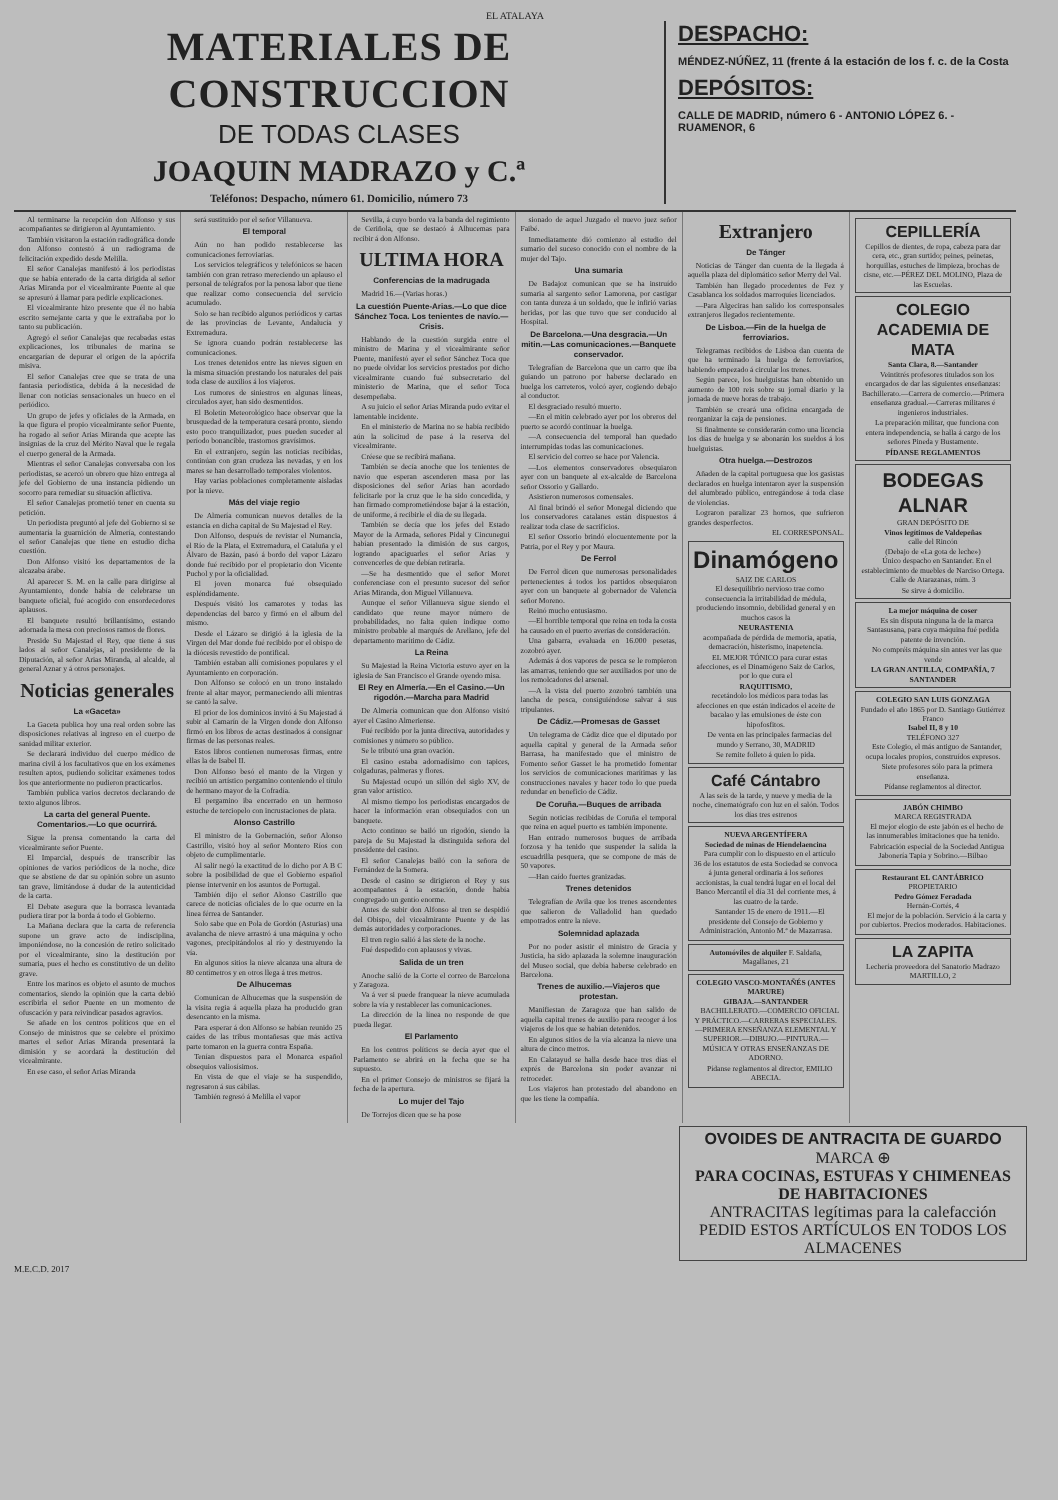EL ATALAYA
MATERIALES DE CONSTRUCCION
DE TODAS CLASES
JOAQUIN MADRAZO y C.ª
Teléfonos: Despacho, número 61. Domicilio, número 73
DESPACHO:
MÉNDEZ-NÚÑEZ, 11 (frente á la estación de los f. c. de la Costa
DEPÓSITOS:
CALLE DE MADRID, número 6 - ANTONIO LÓPEZ 6. - RUAMENOR, 6
Al terminarse la recepción don Alfonso y sus acompañantes se dirigieron al Ayuntamiento.
También visitaron la estación radiográfica donde don Alfonso contestó á un radiograma de felicitación expedido desde Melilla.
El señor Canalejas manifestó á los periodistas que se había enterado de la carta dirigida al señor Arias Miranda por el vicealmirante Puente al que se apresuró á llamar para pedirle explicaciones.
El vicealmirante hizo presente que él no había escrito semejante carta y que le extrañaba por lo tanto su publicación.
Agregó el señor Canalejas que recabadas estas explicaciones, los tribunales de marina se encargarían de depurar el origen de la apócrifa misiva.
El señor Canalejas cree que se trata de una fantasía periodística, debida á la necesidad de llenar con noticias sensacionales un hueco en el periódico.
Un grupo de jefes y oficiales de la Armada, en la que figura el propio vicealmirante señor Puente, ha rogado al señor Arias Miranda que acepte las insignias de la cruz del Mérito Naval que le regala el cuerpo general de la Armada.
Mientras el señor Canalejas conversaba con los periodistas, se acercó un obrero que hizo entrega al jefe del Gobierno de una instancia pidiendo un socorro para remediar su situación aflictiva.
El señor Canalejas prometió tener en cuenta su petición.
Un periodista preguntó al jefe del Gobierno si se aumentaría la guarnición de Almería, contestando el señor Canalejas que tiene en estudio dicha cuestión.
Don Alfonso visitó los departamentos de la alcazaba árabe.
Al aparecer S. M. en la calle para dirigirse al Ayuntamiento, donde había de celebrarse un banquete oficial, fué acogido con ensordecedores aplausos.
El banquete resultó brillantísimo, estando adornada la mesa con preciosos ramos de flores.
Preside Su Majestad el Rey, que tiene á sus lados al señor Canalejas, al presidente de la Diputación, al señor Arias Miranda, al alcalde, al general Aznar y á otros personajes.
Noticias generales
La «Gaceta»
La Gaceta publica hoy una real orden sobre las disposiciones relativas al ingreso en el cuerpo de sanidad militar exterior.
Se declarará individuo del cuerpo médico de marina civil á los facultativos que en los exámenes resulten aptos, pudiendo solicitar exámenes todos los que anteriormente no pudieron practicarlos.
También publica varios decretos declarando de texto algunos libros.
La carta del general Puente. Comentarios.—Lo que ocurrirá.
Sigue la prensa comentando la carta del vicealmirante señor Puente.
El Imparcial, después de transcribir las opiniones de varios periódicos de la noche, dice que se abstiene de dar su opinión sobre un asunto tan grave, limitándose á dudar de la autenticidad de la carta.
El Debate asegura que la borrasca levantada pudiera tirar por la borda á todo el Gobierno.
La Mañana declara que la carta de referencia supone un grave acto de indisciplina, imponiéndose, no la concesión de retiro solicitado por el vicealmirante, sino la destitución por sumaria, pues el hecho es constitutivo de un delito grave.
Entre los marinos es objeto el asunto de muchos comentarios, siendo la opinión que la carta debió escribirla el señor Puente en un momento de ofuscación y para reivindicar pasados agravios.
Se añade en los centros políticos que en el Consejo de ministros que se celebre el próximo martes el señor Arias Miranda presentará la dimisión y se acordará la destitución del vicealmirante.
En ese caso, el señor Arias Miranda
será sustituido por el señor Villanueva.
El temporal
Aún no han podido restablecerse las comunicaciones ferroviarias.
Los servicios telegráficos y telefónicos se hacen también con gran retraso mereciendo un aplauso el personal de telégrafos por la penosa labor que tiene que realizar como consecuencia del servicio acumulado.
Solo se han recibido algunos periódicos y cartas de las provincias de Levante, Andalucía y Extremadura.
Se ignora cuando podrán restablecerse las comunicaciones.
Los trenes detenidos entre las nieves siguen en la misma situación prestando los naturales del país toda clase de auxilios á los viajeros.
Los rumores de siniestros en algunas líneas, circulados ayer, han sido desmentidos.
El Boletín Meteorológico hace observar que la brusquedad de la temperatura cesará pronto, siendo esto poco tranquilizador, pues pueden suceder al período bonancible, trastornos gravísimos.
En el extranjero, según las noticias recibidas, continúan con gran crudeza las nevadas, y en los mares se han desarrollado temporales violentos.
Hay varias poblaciones completamente aisladas por la nieve.
Más del viaje regio
De Almería comunican nuevos detalles de la estancia en dicha capital de Su Majestad el Rey.
Don Alfonso, después de revistar el Numancia, el Río de la Plata, el Extremadura, el Cataluña y el Álvaro de Bazán, pasó á bordo del vapor Lázaro donde fué recibido por el propietario don Vicente Puchol y por la oficialidad.
El joven monarca fué obsequiado espléndidamente.
Después visitó los camarotes y todas las dependencias del barco y firmó en el album del mismo.
Desde el Lázaro se dirigió á la iglesia de la Virgen del Mar donde fué recibido por el obispo de la diócesis revestido de pontifical.
También estaban allí comisiones populares y el Ayuntamiento en corporación.
Don Alfonso se colocó en un trono instalado frente al altar mayor, permaneciendo allí mientras se cantó la salve.
El prior de los dominicos invitó á Su Majestad á subir al Camarín de la Virgen donde don Alfonso firmó en los libros de actas destinados á consignar firmas de las personas reales.
Estos libros contienen numerosas firmas, entre ellas la de Isabel II.
Don Alfonso besó el manto de la Virgen y recibió un artístico pergamino conteniendo el título de hermano mayor de la Cofradía.
El pergamino iba encerrado en un hermoso estuche de terciopelo con incrustaciones de plata.
Alonso Castrillo
El ministro de la Gobernación, señor Alonso Castrillo, visitó hoy al señor Montero Ríos con objeto de cumplimentarle.
Al salir negó la exactitud de lo dicho por A B C sobre la posibilidad de que el Gobierno español piense intervenir en los asuntos de Portugal.
También dijo el señor Alonso Castrillo que carece de noticias oficiales de lo que ocurre en la línea férrea de Santander.
Solo sabe que en Pola de Gordón (Asturias) una avalancha de nieve arrastró á una máquina y ocho vagones, precipitándolos al río y destruyendo la vía.
En algunos sitios la nieve alcanza una altura de 80 centímetros y en otros llega á tres metros.
De Alhucemas
Comunican de Alhucemas que la suspensión de la visita regia á aquella plaza ha producido gran desencanto en la misma.
Para esperar á don Alfonso se habían reunido 25 caídes de las tribus montañesas que más activa parte tomaron en la guerra contra España.
Tenían dispuestos para el Monarca español obsequios valiosísimos.
En vista de que el viaje se ha suspendido, regresaron á sus cábilas.
También regresó á Melilla el vapor
Sevilla, á cuyo bordo va la banda del regimiento de Ceriñola, que se destacó á Alhucemas para recibir á don Alfonso.
ULTIMA HORA
Conferencias de la madrugada
Madrid 16.—(Varias horas.)
La cuestión Puente-Arias.—Lo que dice Sánchez Toca. Los tenientes de navío.—Crisis.
Hablando de la cuestión surgida entre el ministro de Marina y el vicealmirante señor Puente, manifestó ayer el señor Sánchez Toca que no puede olvidar los servicios prestados por dicho vicealmirante cuando fué subsecretario del ministerio de Marina, que el señor Toca desempeñaba.
A su juicio el señor Arias Miranda pudo evitar el lamentable incidente.
En el ministerio de Marina no se había recibido aún la solicitud de pase á la reserva del vicealmirante.
Créese que se recibirá mañana.
También se decía anoche que los tenientes de navío que esperan ascenderen masa por las disposiciones del señor Arias han acordado felicitarle por la cruz que le ha sido concedida, y han firmado comprometiéndose bajar á la estación, de uniforme, á recibirle el día de su llegada.
También se decía que los jefes del Estado Mayor de la Armada, señores Pidal y Cincunegui habían presentado la dimisión de sus cargos, logrando apaciguarles el señor Arias y convencerles de que debían retirarla.
—Se ha desmentido que el señor Moret conferenciase con el presunto sucesor del señor Arias Miranda, don Miguel Villanueva.
Aunque el señor Villanueva sigue siendo el candidato que reune mayor número de probabilidades, no falta quien indique como ministro probable al marqués de Arellano, jefe del departamento marítimo de Cádiz.
La Reina
Su Majestad la Reina Victoria estuvo ayer en la iglesia de San Francisco el Grande oyendo misa.
El Rey en Almería.—En el Casino.—Un rigodón.—Marcha para Madrid
De Almería comunican que don Alfonso visitó ayer el Casino Almeriense.
Fué recibido por la junta directiva, autoridades y comisiones y número so público.
Se le tributó una gran ovación.
El casino estaba adornadísimo con tapices, colgaduras, palmeras y flores.
Su Majestad ocupó un sillón del siglo XV, de gran valor artístico.
Al mismo tiempo los periodistas encargados de hacer la información eran obsequiados con un banquete.
Acto continuo se bailó un rigodón, siendo la pareja de Su Majestad la distinguida señora del presidente del casino.
El señor Canalejas bailó con la señora de Fernández de la Somera.
Desde el casino se dirigieron el Rey y sus acompañantes á la estación, donde había congregado un gentío enorme.
Antes de subir don Alfonso al tren se despidió del Obispo, del vicealmirante Puente y de las demás autoridades y corporaciones.
El tren regio salió á las siete de la noche.
Fué despedido con aplausos y vivas.
Salida de un tren
Anoche salió de la Corte el correo de Barcelona y Zaragoza.
Va á ver si puede franquear la nieve acumulada sobre la vía y restablecer las comunicaciones.
La dirección de la línea no responde de que pueda llegar.
El Parlamento
En los centros políticos se decía ayer que el Parlamento se abrirá en la fecha que se ha supuesto.
En el primer Consejo de ministros se fijará la fecha de la apertura.
Lo mujer del Tajo
De Torrejos dicen que se ha pose
sionado de aquel Juzgado el nuevo juez señor Faibé.
Inmediatamente dió comienzo al estudio del sumario del suceso conocido con el nombre de la mujer del Tajo.
Una sumaria
De Badajoz comunican que se ha instruído sumaria al sargento señor Lamorena, por castigar con tanta dureza á un soldado, que le infirió varias heridas, por las que tuvo que ser conducido al Hospital.
De Barcelona.—Una desgracia.—Un mitin.—Las comunicaciones.—Banquete conservador.
Telegrafían de Barcelona que un carro que iba guiando un patrono por haberse declarado en huelga los carreteros, volcó ayer, cogiendo debajo al conductor.
El desgraciado resultó muerto.
—En el mitin celebrado ayer por los obreros del puerto se acordó continuar la huelga.
—A consecuencia del temporal han quedado interrumpidas todas las comunicaciones.
El servicio del correo se hace por Valencia.
—Los elementos conservadores obsequiaron ayer con un banquete al ex-alcalde de Barcelona señor Ossorio y Gallardo.
Asistieron numerosos comensales.
Al final brindó el señor Monegal diciendo que los conservadores catalanes están dispuestos á realizar toda clase de sacrificios.
El señor Ossorio brindó elocuentemente por la Patria, por el Rey y por Maura.
De Ferrol
De Ferrol dicen que numerosas personalidades pertenecientes á todos los partidos obsequiaron ayer con un banquete al gobernador de Valencia señor Moreno.
Reinó mucho entusiasmo.
—El horrible temporal que reina en toda la costa ha causado en el puerto averías de consideración.
Una gabarra, evaluada en 16.000 pesetas, zozobró ayer.
Además á dos vapores de pesca se le rompieron las amarras, teniendo que ser auxiliados por uno de los remolcadores del arsenal.
—A la vista del puerto zozobró también una lancha de pesca, consiguiéndose salvar á sus tripulantes.
De Cádiz.—Promesas de Gasset
Un telegrama de Cádiz dice que el diputado por aquella capital y general de la Armada señor Barrasa, ha manifestado que el ministro de Fomento señor Gasset le ha prometido fomentar los servicios de comunicaciones marítimas y las construcciones navales y hacer todo lo que pueda redundar en beneficio de Cádiz.
De Coruña.—Buques de arribada
Según noticias recibidas de Coruña el temporal que reina en aquel puerto es también imponente.
Han entrado numerosos buques de arribada forzosa y ha tenido que suspender la salida la escuadrilla pesquera, que se compone de más de 50 vapores.
—Han caído fuertes granizadas.
Trenes detenidos
Telegrafían de Avila que los trenes ascendentes que salieron de Valladolid han quedado empotrados entre la nieve.
Solemnidad aplazada
Por no poder asistir el ministro de Gracia y Justicia, ha sido aplazada la solemne inauguración del Museo social, que debía haberse celebrado en Barcelona.
Trenes de auxilio.—Viajeros que protestan.
Manifiestan de Zaragoza que han salido de aquella capital trenes de auxilio para recoger á los viajeros de los que se habían detenidos.
En algunos sitios de la vía alcanza la nieve una altura de cinco metros.
En Calatayud se halla desde hace tres días el exprés de Barcelona sin poder avanzar ni retroceder.
Los viajeros han protestado del abandono en que les tiene la compañía.
Extranjero
De Tánger
Noticias de Tánger dan cuenta de la llegada á aquella plaza del diplomático señor Merry del Val.
También han llegado procedentes de Fez y Casablanca los soldados marroquíes licenciados.
—Para Algeciras han salido los corresponsales extranjeros llegados recientemente.
De Lisboa.—Fin de la huelga de ferroviarios.
Telegramas recibidos de Lisboa dan cuenta de que ha terminado la huelga de ferroviarios, habiendo empezado á circular los trenes.
Según parece, los huelguistas han obtenido un aumento de 100 reis sobre su jornal diario y la jornada de nueve horas de trabajo.
También se creará una oficina encargada de reorganizar la caja de pensiones.
Si finalmente se considerarán como una licencia los días de huelga y se abonarán los sueldos á los huelguistas.
Otra huelga.—Destrozos
Añaden de la capital portuguesa que los gasistas declarados en huelga intentaron ayer la suspensión del alumbrado público, entregándose á toda clase de violencias.
Lograron paralizar 23 hornos, que sufrieron grandes desperfectos.
EL CORRESPONSAL.
Dinamógeno
SAIZ DE CARLOS
El desequilibrio nervioso trae como consecuencia la irritabilidad de médula, produciendo insomnio, debilidad general y en muchos casos la
NEURASTENIA
acompañada de pérdida de memoria, apatía, demacración, histerismo, inapetencia.
EL MEJOR TÓNICO para curar estas afecciones, es el Dinamógeno Saiz de Carlos, por lo que cura el
RAQUITISMO,
recetándolo los médicos para todas las afecciones en que están indicados el aceite de bacalao y las emulsiones de éste con hipofosfitos.
De venta en las principales farmacias del mundo y Serrano, 30, MADRID
Se remite folleto á quien lo pida.
Café Cántabro
A las seis de la tarde, y nueve y media de la noche, cinematógrafo con luz en el salón. Todos los días tres estrenos
NUEVA ARGENTÍFERA
Sociedad de minas de Hiendelaencina
Para cumplir con lo dispuesto en el artículo 36 de los estatutos de esta Sociedad se convoca á junta general ordinaria á los señores accionistas, la cual tendrá lugar en el local del Banco Mercantil el día 31 del corriente mes, á las cuatro de la tarde.
Santander 15 de enero de 1911.—El presidente del Consejo de Gobierno y Administración, Antonio M.ª de Mazarrasa.
Automóviles de alquiler F. Saldaña, Magallanes, 21
COLEGIO VASCO-MONTAÑÉS (ANTES MARURE)
GIBAJA.—SANTANDER
BACHILLERATO.—COMERCIO OFICIAL Y PRÁCTICO.—CARRERAS ESPECIALES.—PRIMERA ENSEÑANZA ELEMENTAL Y SUPERIOR.—DIBUJO.—PINTURA.—MÚSICA Y OTRAS ENSEÑANZAS DE ADORNO.
Pídanse reglamentos al director, EMILIO ABECIA.
CEPILLERÍA
Cepillos de dientes, de ropa, cabeza para dar cera, etc., gran surtido; peines, peinetas, horquillas, estuches de limpieza, brochas de cisne, etc.—PÉREZ DEL MOLINO, Plaza de las Escuelas.
COLEGIO ACADEMIA DE MATA
Santa Clara, 8.—Santander
Veintitrés profesores titulados son los encargados de dar las siguientes enseñanzas: Bachillerato.—Carrera de comercio.—Primera enseñanza gradual.—Carreras militares é ingenieros industriales.
La preparación militar, que funciona con entera independencia, se halla á cargo de los señores Pineda y Bustamente.
PÍDANSE REGLAMENTOS
BODEGAS ALNAR
GRAN DEPÓSITO DE
Vinos legítimos de Valdepeñas
calle del Rincón
(Debajo de «La gota de leche»)
Único despacho en Santander. En el establecimiento de muebles de Narciso Ortega. Calle de Atarazanas, núm. 3
Se sirve á domicilio.
La mejor máquina de coser
Es sin disputa ninguna la de la marca Santasusana, para cuya máquina fué pedida patente de invención.
No compréis máquina sin antes ver las que vende
LA GRAN ANTILLA, COMPAÑÍA, 7 SANTANDER
COLEGIO SAN LUIS GONZAGA
Fundado el año 1865 por D. Santiago Gutiérrez Franco
Isabel II, 8 y 10
TELÉFONO 327
Este Colegio, el más antiguo de Santander, ocupa locales propios, construídos expresos.
Siete profesores sólo para la primera enseñanza.
Pídanse reglamentos al director.
JABÓN CHIMBO
MARCA REGISTRADA
El mejor elogio de este jabón es el hecho de las innumerables imitaciones que ha tenido.
Fabricación especial de la Sociedad Antigua Jabonería Tapia y Sobrino.—Bilbao
Restaurant EL CANTÁBRICO
PROPIETARIO
Pedro Gómez Feradada
Hernán-Cortés, 4
El mejor de la población. Servicio á la carta y por cubiertos. Precios moderados. Habitaciones.
LA ZAPITA
Lechería proveedora del Sanatorio Madrazo
MARTILLO, 2
OVOIDES DE ANTRACITA DE GUARDO
MARCA ⊕
PARA COCINAS, ESTUFAS Y CHIMENEAS DE HABITACIONES
ANTRACITAS legítimas para la calefacción
PEDID ESTOS ARTÍCULOS EN TODOS LOS ALMACENES
M.E.C.D. 2017